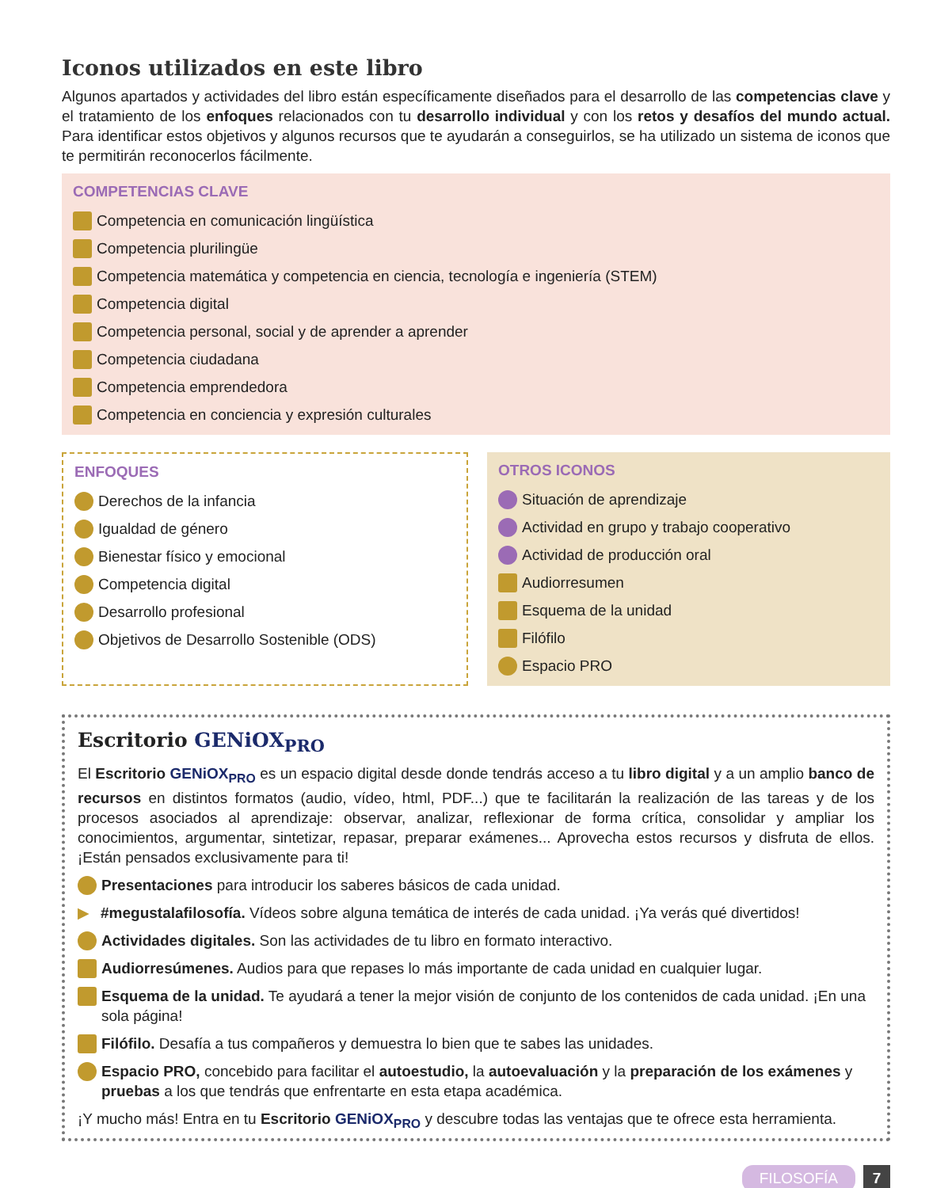Iconos utilizados en este libro
Algunos apartados y actividades del libro están específicamente diseñados para el desarrollo de las competencias clave y el tratamiento de los enfoques relacionados con tu desarrollo individual y con los retos y desafíos del mundo actual. Para identificar estos objetivos y algunos recursos que te ayudarán a conseguirlos, se ha utilizado un sistema de iconos que te permitirán reconocerlos fácilmente.
COMPETENCIAS CLAVE
Competencia en comunicación lingüística
Competencia plurilingüe
Competencia matemática y competencia en ciencia, tecnología e ingeniería (STEM)
Competencia digital
Competencia personal, social y de aprender a aprender
Competencia ciudadana
Competencia emprendedora
Competencia en conciencia y expresión culturales
ENFOQUES
Derechos de la infancia
Igualdad de género
Bienestar físico y emocional
Competencia digital
Desarrollo profesional
Objetivos de Desarrollo Sostenible (ODS)
OTROS ICONOS
Situación de aprendizaje
Actividad en grupo y trabajo cooperativo
Actividad de producción oral
Audiorresumen
Esquema de la unidad
Filófilo
Espacio PRO
Escritorio GENiOX<sub>PRO</sub>
El Escritorio GENiOX<sub>PRO</sub> es un espacio digital desde donde tendrás acceso a tu libro digital y a un amplio banco de recursos en distintos formatos (audio, vídeo, html, PDF...) que te facilitarán la realización de las tareas y de los procesos asociados al aprendizaje: observar, analizar, reflexionar de forma crítica, consolidar y ampliar los conocimientos, argumentar, sintetizar, repasar, preparar exámenes... Aprovecha estos recursos y disfruta de ellos. ¡Están pensados exclusivamente para ti!
Presentaciones para introducir los saberes básicos de cada unidad.
▶ #megustalafilosofía. Vídeos sobre alguna temática de interés de cada unidad. ¡Ya verás qué divertidos!
Actividades digitales. Son las actividades de tu libro en formato interactivo.
Audiorresúmenes. Audios para que repases lo más importante de cada unidad en cualquier lugar.
Esquema de la unidad. Te ayudará a tener la mejor visión de conjunto de los contenidos de cada unidad. ¡En una sola página!
Filófilo. Desafía a tus compañeros y demuestra lo bien que te sabes las unidades.
Espacio PRO, concebido para facilitar el autoestudio, la autoevaluación y la preparación de los exámenes y pruebas a los que tendrás que enfrentarte en esta etapa académica.
¡Y mucho más! Entra en tu Escritorio GENiOX<sub>PRO</sub> y descubre todas las ventajas que te ofrece esta herramienta.
FILOSOFÍA 7